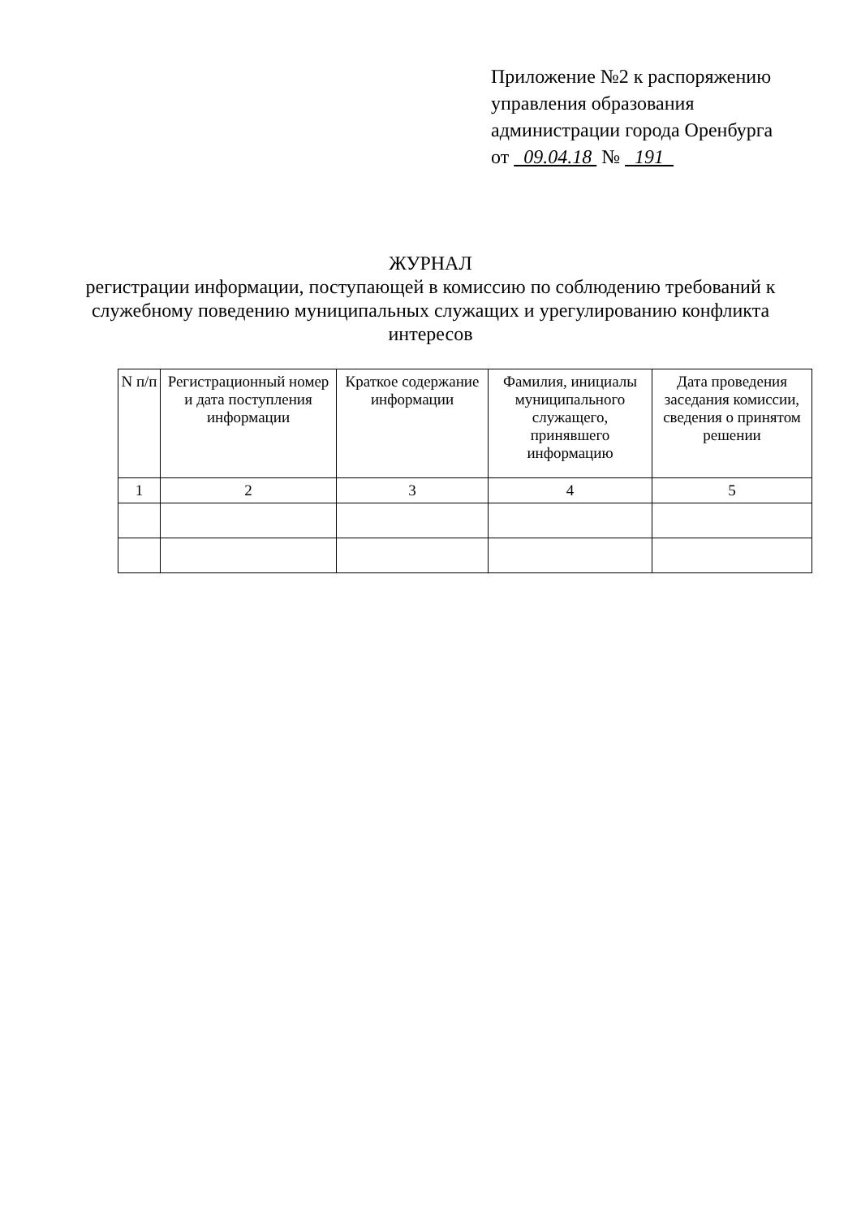Приложение №2 к распоряжению
управления образования
администрации города Оренбурга
от 09.04.18 № 191
ЖУРНАЛ
регистрации информации, поступающей в комиссию по соблюдению требований к служебному поведению муниципальных служащих и урегулированию конфликта интересов
| N п/п | Регистрационный номер и дата поступления информации | Краткое содержание информации | Фамилия, инициалы муниципального служащего, принявшего информацию | Дата проведения заседания комиссии, сведения о принятом решении |
| --- | --- | --- | --- | --- |
| 1 | 2 | 3 | 4 | 5 |